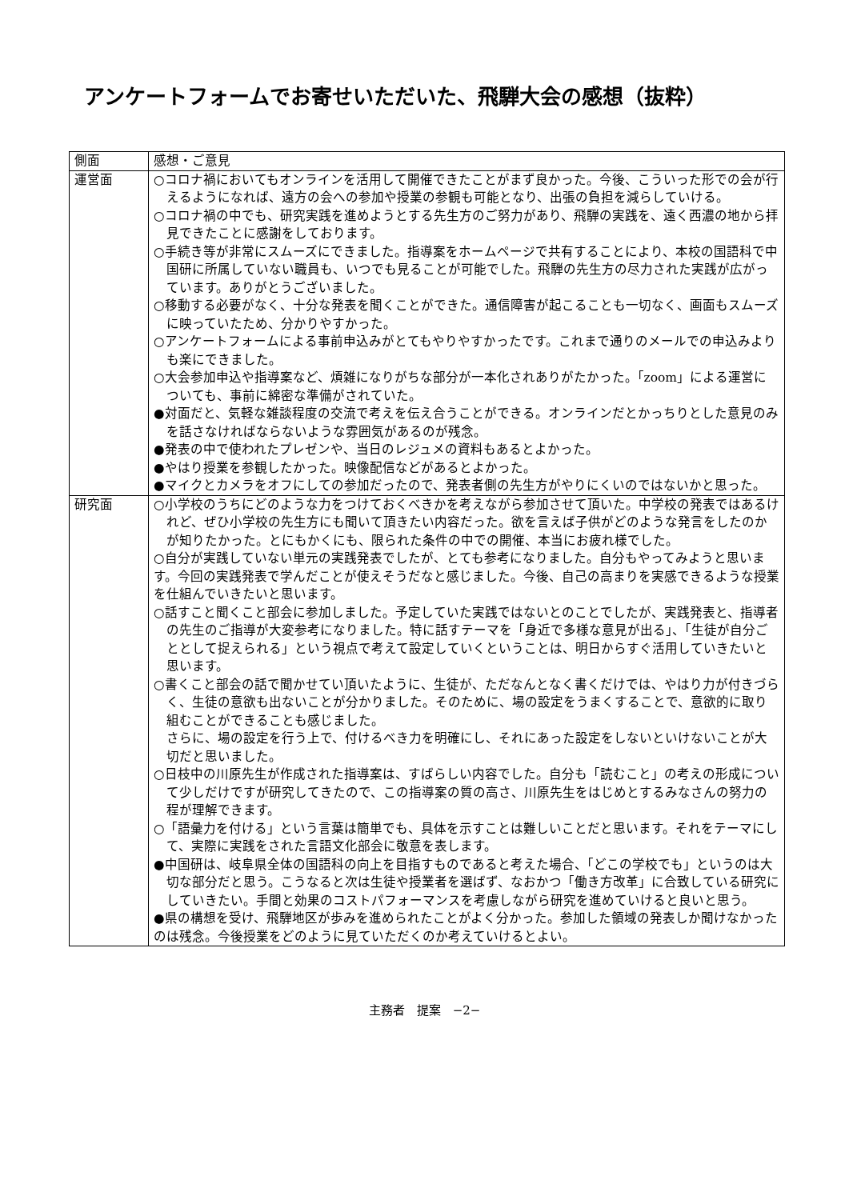アンケートフォームでお寄せいただいた、飛騨大会の感想（抜粋）
| 側面 | 感想・ご意見 |
| 運営面 | ○コロナ禍においてもオンラインを活用して開催できたことがまず良かった。今後、こういった形での会が行えるようになれば、遠方の会への参加や授業の参観も可能となり、出張の負担を減らしていける。 ○コロナ禍の中でも、研究実践を進めようとする先生方のご努力があり、飛騨の実践を、遠く西濃の地から拝見できたことに感謝をしております。 ○手続き等が非常にスムーズにできました。指導案をホームページで共有することにより、本校の国語科で中国研に所属していない職員も、いつでも見ることが可能でした。飛騨の先生方の尽力された実践が広がっています。ありがとうございました。 ○移動する必要がなく、十分な発表を聞くことができた。通信障害が起こることも一切なく、画面もスムーズに映っていたため、分かりやすかった。 ○アンケートフォームによる事前申込みがとてもやりやすかったです。これまで通りのメールでの申込みよりも楽にできました。 ○大会参加申込や指導案など、煩雑になりがちな部分が一本化されありがたかった。「zoom」による運営についても、事前に綿密な準備がされていた。 ●対面だと、気軽な雑談程度の交流で考えを伝え合うことができる。オンラインだとかっちりとした意見のみを話さなければならないような雰囲気があるのが残念。 ●発表の中で使われたプレゼンや、当日のレジュメの資料もあるとよかった。 ●やはり授業を参観したかった。映像配信などがあるとよかった。 ●マイクとカメラをオフにしての参加だったので、発表者側の先生方がやりにくいのではないかと思った。 |
| 研究面 | ○小学校のうちにどのような力をつけておくべきかを考えながら参加させて頂いた。中学校の発表ではあるけれど、ぜひ小学校の先生方にも聞いて頂きたい内容だった。欲を言えば子供がどのような発言をしたのかが知りたかった。とにもかくにも、限られた条件の中での開催、本当にお疲れ様でした。 ○自分が実践していない単元の実践発表でしたが、とても参考になりました。自分もやってみようと思います。今回の実践発表で学んだことが使えそうだなと感じました。今後、自己の高まりを実感できるような授業を仕組んでいきたいと思います。 ○話すこと聞くこと部会に参加しました。予定していた実践ではないとのことでしたが、実践発表と、指導者の先生のご指導が大変参考になりました。特に話すテーマを「身近で多様な意見が出る」、「生徒が自分ごととして捉えられる」という視点で考えて設定していくということは、明日からすぐ活用していきたいと思います。 ○書くこと部会の話で聞かせてい頂いたように、生徒が、ただなんとなく書くだけでは、やはり力が付きづらく、生徒の意欲も出ないことが分かりました。そのために、場の設定をうまくすることで、意欲的に取り組むことができることも感じました。 さらに、場の設定を行う上で、付けるべき力を明確にし、それにあった設定をしないといけないことが大切だと思いました。 ○日枝中の川原先生が作成された指導案は、すばらしい内容でした。自分も「読むこと」の考えの形成について少しだけですが研究してきたので、この指導案の質の高さ、川原先生をはじめとするみなさんの努力の程が理解できます。 ○「語彙力を付ける」という言葉は簡単でも、具体を示すことは難しいことだと思います。それをテーマにして、実際に実践をされた言語文化部会に敬意を表します。 ●中国研は、岐阜県全体の国語科の向上を目指すものであると考えた場合、「どこの学校でも」というのは大切な部分だと思う。こうなると次は生徒や授業者を選ばず、なおかつ「働き方改革」に合致している研究にしていきたい。手間と効果のコストパフォーマンスを考慮しながら研究を進めていけると良いと思う。 ●県の構想を受け、飛騨地区が歩みを進められたことがよく分かった。参加した領域の発表しか聞けなかったのは残念。今後授業をどのように見ていただくのか考えていけるとよい。 |
主務者　提案　−2−